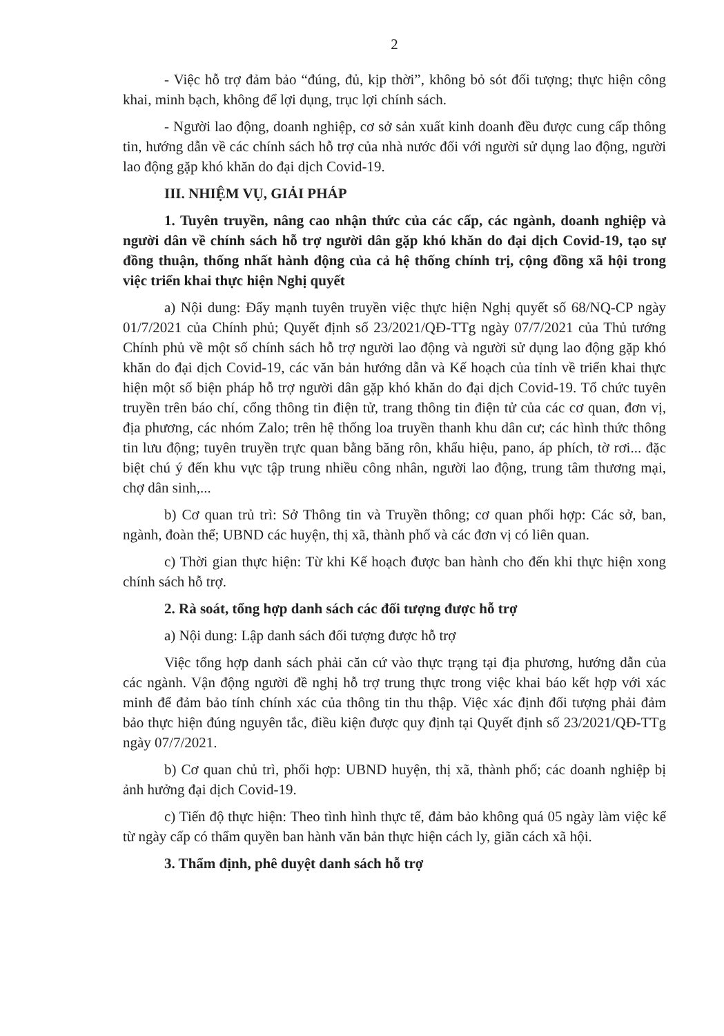2
- Việc hỗ trợ đảm bảo “đúng, đủ, kịp thời”, không bỏ sót đối tượng; thực hiện công khai, minh bạch, không để lợi dụng, trục lợi chính sách.
- Người lao động, doanh nghiệp, cơ sở sản xuất kinh doanh đều được cung cấp thông tin, hướng dẫn về các chính sách hỗ trợ của nhà nước đối với người sử dụng lao động, người lao động gặp khó khăn do đại dịch Covid-19.
III. NHIỆM VỤ, GIẢI PHÁP
1. Tuyên truyền, nâng cao nhận thức của các cấp, các ngành, doanh nghiệp và người dân về chính sách hỗ trợ người dân gặp khó khăn do đại dịch Covid-19, tạo sự đồng thuận, thống nhất hành động của cả hệ thống chính trị, cộng đồng xã hội trong việc triển khai thực hiện Nghị quyết
a) Nội dung: Đẩy mạnh tuyên truyền việc thực hiện Nghị quyết số 68/NQ-CP ngày 01/7/2021 của Chính phủ; Quyết định số 23/2021/QĐ-TTg ngày 07/7/2021 của Thủ tướng Chính phủ về một số chính sách hỗ trợ người lao động và người sử dụng lao động gặp khó khăn do đại dịch Covid-19, các văn bản hướng dẫn và Kế hoạch của tỉnh về triển khai thực hiện một số biện pháp hỗ trợ người dân gặp khó khăn do đại dịch Covid-19. Tổ chức tuyên truyền trên báo chí, cổng thông tin điện tử, trang thông tin điện tử của các cơ quan, đơn vị, địa phương, các nhóm Zalo; trên hệ thống loa truyền thanh khu dân cư; các hình thức thông tin lưu động; tuyên truyền trực quan bằng băng rôn, khẩu hiệu, pano, áp phích, tờ rơi... đặc biệt chú ý đến khu vực tập trung nhiều công nhân, người lao động, trung tâm thương mại, chợ dân sinh,...
b) Cơ quan trủ trì: Sở Thông tin và Truyền thông; cơ quan phối hợp: Các sở, ban, ngành, đoàn thể; UBND các huyện, thị xã, thành phố và các đơn vị có liên quan.
c) Thời gian thực hiện: Từ khi Kế hoạch được ban hành cho đến khi thực hiện xong chính sách hỗ trợ.
2. Rà soát, tổng hợp danh sách các đối tượng được hỗ trợ
a) Nội dung: Lập danh sách đối tượng được hỗ trợ
Việc tổng hợp danh sách phải căn cứ vào thực trạng tại địa phương, hướng dẫn của các ngành. Vận động người đề nghị hỗ trợ trung thực trong việc khai báo kết hợp với xác minh để đảm bảo tính chính xác của thông tin thu thập. Việc xác định đối tượng phải đảm bảo thực hiện đúng nguyên tắc, điều kiện được quy định tại Quyết định số 23/2021/QĐ-TTg ngày 07/7/2021.
b) Cơ quan chủ trì, phối hợp: UBND huyện, thị xã, thành phố; các doanh nghiệp bị ảnh hưởng đại dịch Covid-19.
c) Tiến độ thực hiện: Theo tình hình thực tế, đảm bảo không quá 05 ngày làm việc kể từ ngày cấp có thẩm quyền ban hành văn bản thực hiện cách ly, giãn cách xã hội.
3. Thẩm định, phê duyệt danh sách hỗ trợ